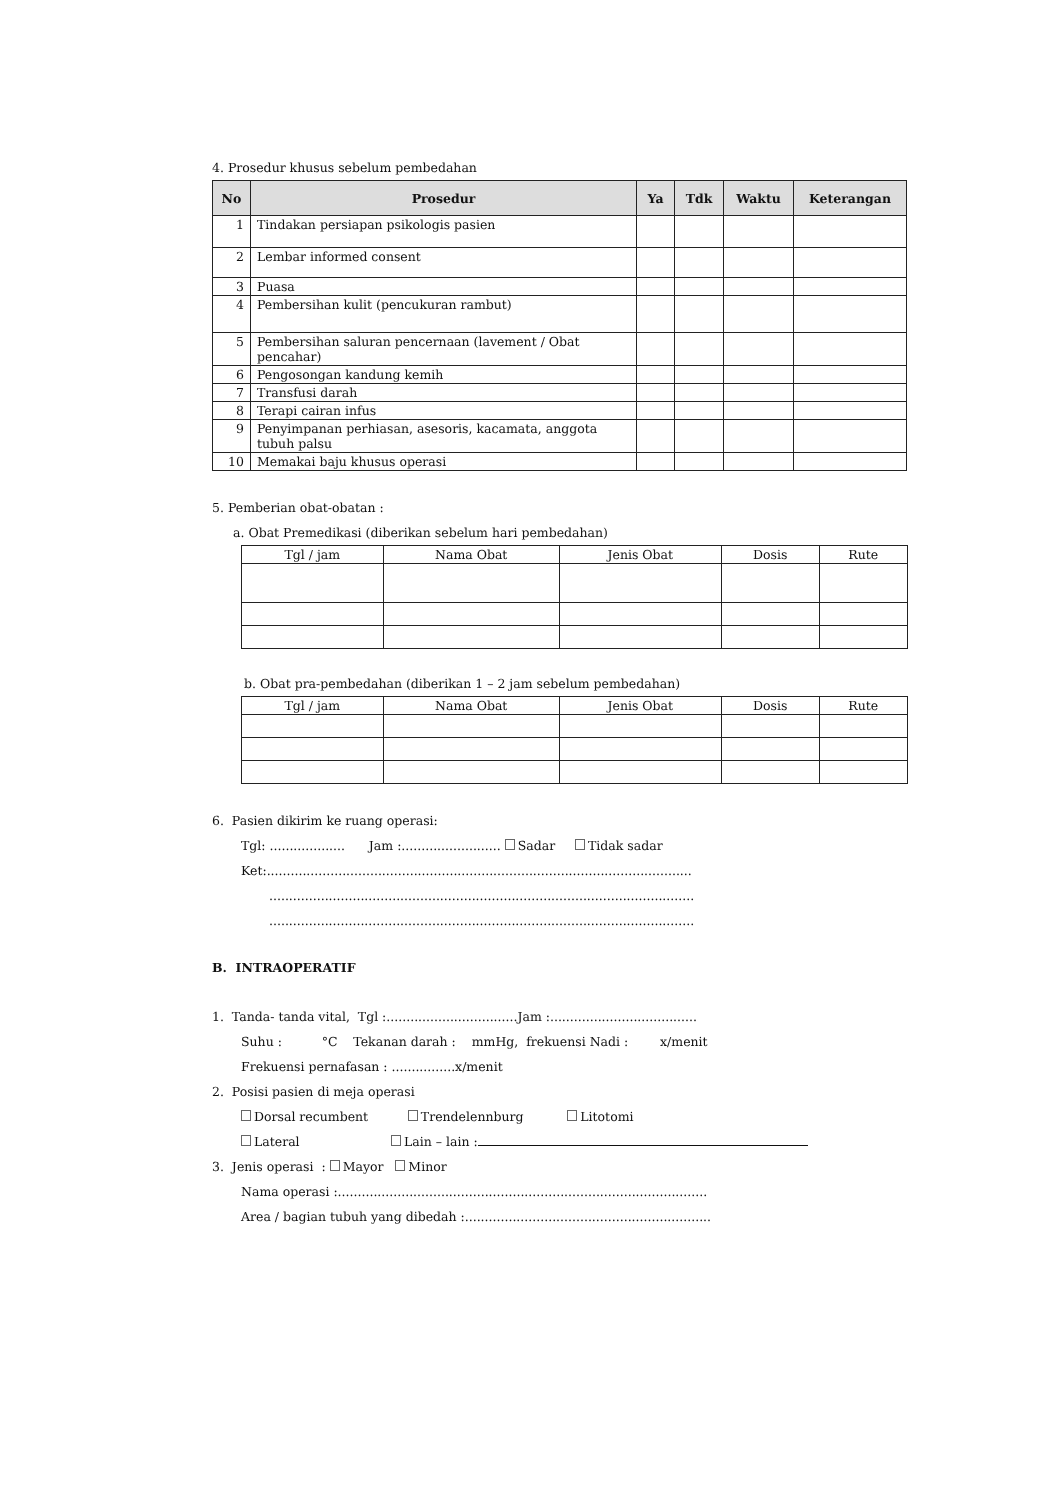4. Prosedur khusus sebelum pembedahan
| No | Prosedur | Ya | Tdk | Waktu | Keterangan |
| --- | --- | --- | --- | --- | --- |
| 1 | Tindakan persiapan psikologis pasien | | | | |
| 2 | Lembar informed consent | | | | |
| 3 | Puasa | | | | |
| 4 | Pembersihan kulit (pencukuran rambut) | | | | |
| 5 | Pembersihan saluran pencernaan (lavement / Obat pencahar) | | | | |
| 6 | Pengosongan kandung kemih | | | | |
| 7 | Transfusi darah | | | | |
| 8 | Terapi cairan infus | | | | |
| 9 | Penyimpanan perhiasan, asesoris, kacamata, anggota tubuh palsu | | | | |
| 10 | Memakai baju khusus operasi | | | | |
5. Pemberian obat-obatan :
a. Obat Premedikasi (diberikan sebelum hari pembedahan)
| Tgl / jam | Nama Obat | Jenis Obat | Dosis | Rute |
| --- | --- | --- | --- | --- |
b. Obat pra-pembedahan (diberikan 1 – 2 jam sebelum pembedahan)
| Tgl / jam | Nama Obat | Jenis Obat | Dosis | Rute |
| --- | --- | --- | --- | --- |
6. Pasien dikirim ke ruang operasi:
Tgl: ................... Jam :......................... Sadar Tidak sadar
Ket:...........................................................................................................
...........................................................................................................
...........................................................................................................
B. INTRAOPERATIF
1. Tanda- tanda vital, Tgl :.................................Jam :.....................................
Suhu : °C Tekanan darah : mmHg, frekuensi Nadi : x/menit
Frekuensi pernafasan : ................x/menit
2. Posisi pasien di meja operasi
Dorsal recumbent Trendelennburg Litotomi
Lateral Lain – lain :
3. Jenis operasi : Mayor Minor
Nama operasi :.............................................................................................
Area / bagian tubuh yang dibedah :..............................................................